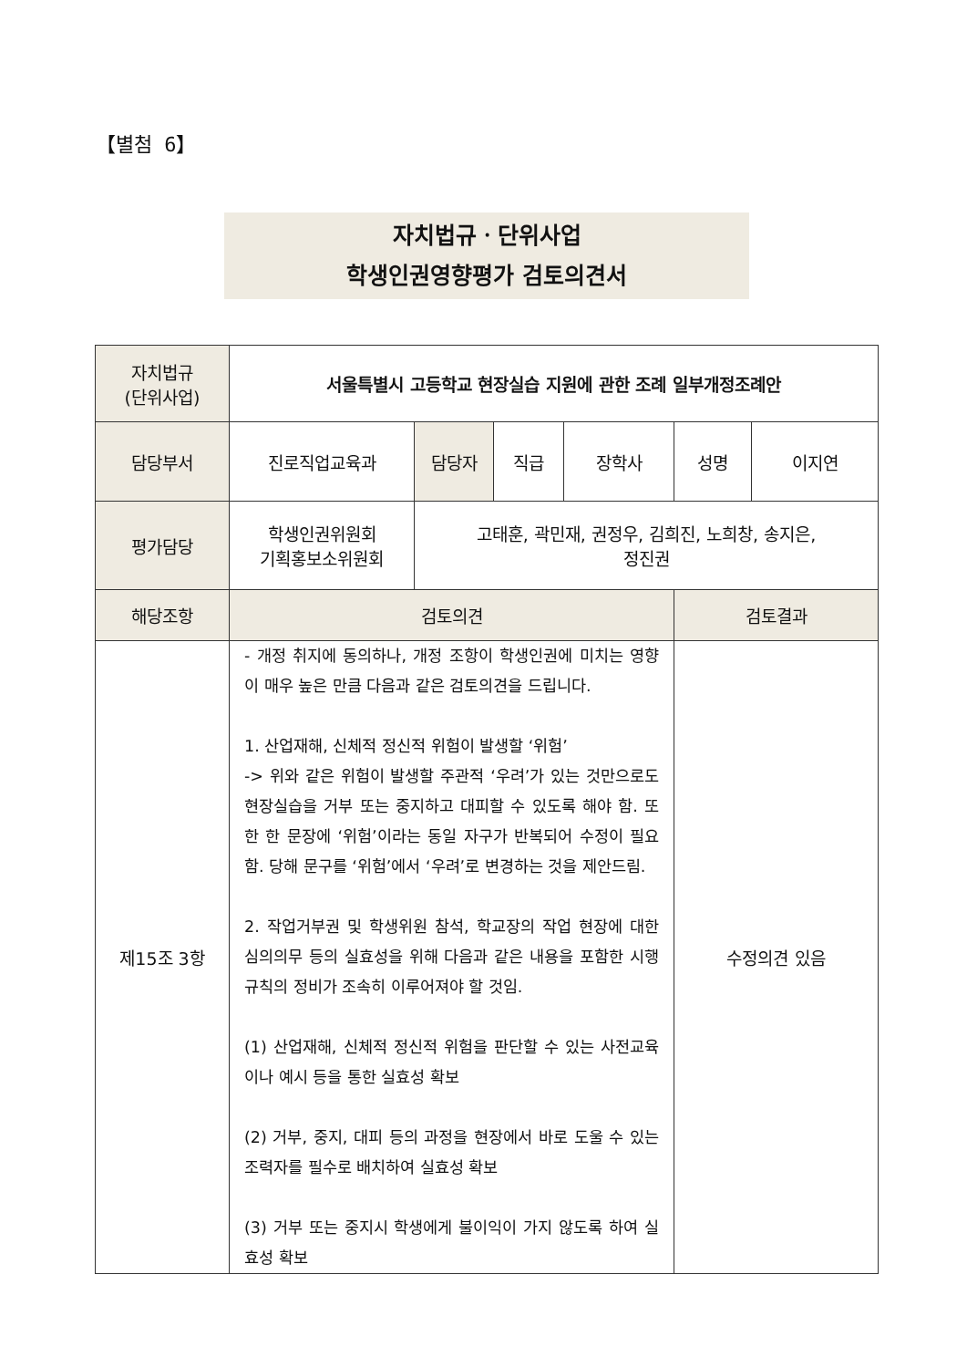【별첨 6】
자치법규ㆍ단위사업
학생인권영향평가 검토의견서
| 자치법규 (단위사업) | 서울특별시 고등학교 현장실습 지원에 관한 조례 일부개정조례안 | | | | | |
| 담당부서 | 진로직업교육과 | 담당자 | 직급 | 장학사 | 성명 | 이지연 |
| 평가담당 | 학생인권위원회 기획홍보소위원회 | 고태훈, 곽민재, 권정우, 김희진, 노희창, 송지은, 정진권 | | | | |
| 해당조항 | 검토의견 | | | | 검토결과 | |
| 제15조 3항 | - 개정 취지에 동의하나, 개정 조항이 학생인권에 미치는 영향이 매우 높은 만큼 다음과 같은 검토의견을 드립니다. 1. 산업재해, 신체적 정신적 위험이 발생할 ‘위험’ -> 위와 같은 위험이 발생할 주관적 ‘우려’가 있는 것만으로도 현장실습을 거부 또는 중지하고 대피할 수 있도록 해야 함. 또한 한 문장에 ‘위험’이라는 동일 자구가 반복되어 수정이 필요함. 당해 문구를 ‘위험’에서 ‘우려’로 변경하는 것을 제안드림. 2. 작업거부권 및 학생위원 참석, 학교장의 작업 현장에 대한 심의의무 등의 실효성을 위해 다음과 같은 내용을 포함한 시행규칙의 정비가 조속히 이루어져야 할 것임. (1) 산업재해, 신체적 정신적 위험을 판단할 수 있는 사전교육이나 예시 등을 통한 실효성 확보 (2) 거부, 중지, 대피 등의 과정을 현장에서 바로 도울 수 있는 조력자를 필수로 배치하여 실효성 확보 (3) 거부 또는 중지시 학생에게 불이익이 가지 않도록 하여 실효성 확보 | | | | 수정의견 있음 | |